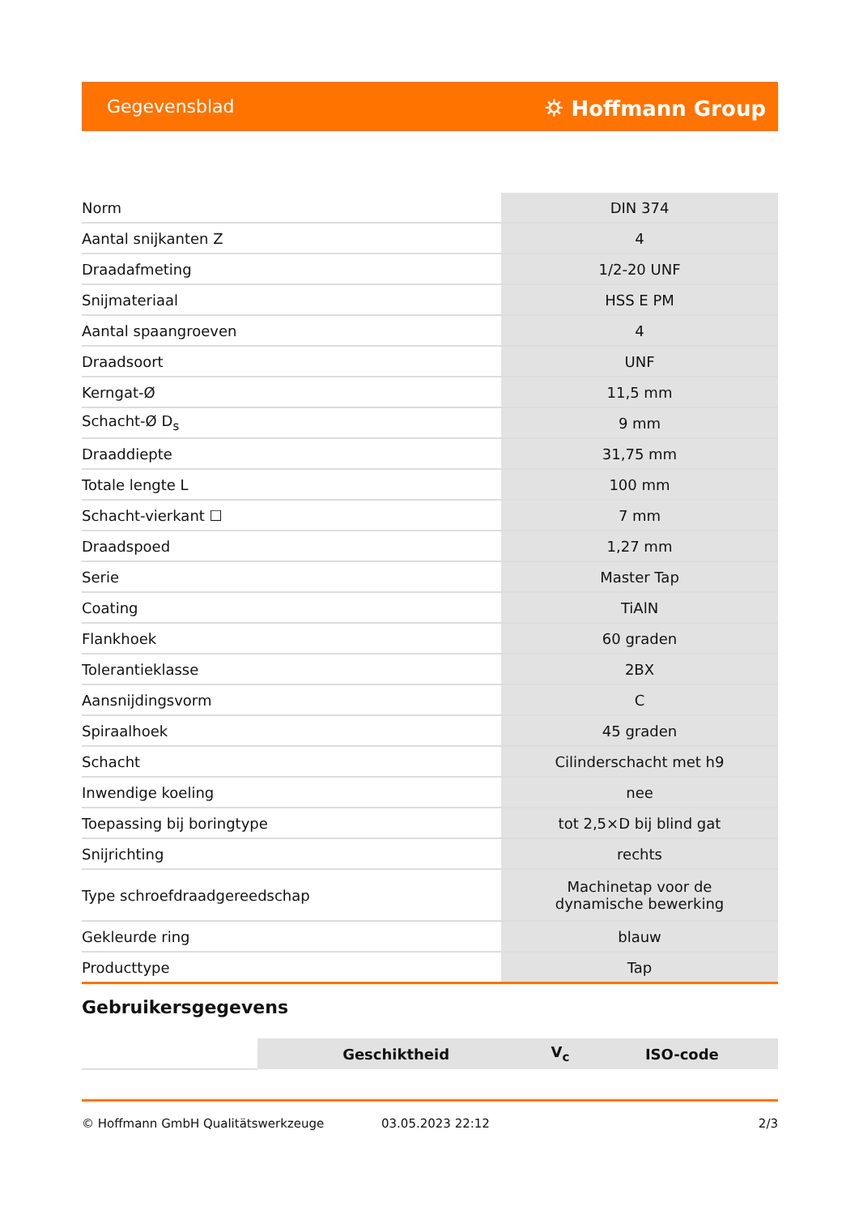Gegevensblad ⛭ Hoffmann Group
| Norm | DIN 374 |
| Aantal snijkanten Z | 4 |
| Draadafmeting | 1/2-20 UNF |
| Snijmateriaal | HSS E PM |
| Aantal spaangroeven | 4 |
| Draadsoort | UNF |
| Kerngat-Ø | 11,5 mm |
| Schacht-Ø D<sub>s</sub> | 9 mm |
| Draaddiepte | 31,75 mm |
| Totale lengte L | 100 mm |
| Schacht-vierkant ☐ | 7 mm |
| Draadspoed | 1,27 mm |
| Serie | Master Tap |
| Coating | TiAlN |
| Flankhoek | 60 graden |
| Tolerantieklasse | 2BX |
| Aansnijdingsvorm | C |
| Spiraalhoek | 45 graden |
| Schacht | Cilinderschacht met h9 |
| Inwendige koeling | nee |
| Toepassing bij boringtype | tot 2,5×D bij blind gat |
| Snijrichting | rechts |
| Type schroefdraadgereedschap | Machinetap voor de dynamische bewerking |
| Gekleurde ring | blauw |
| Producttype | Tap |
Gebruikersgegevens
| | Geschiktheid | V<sub>c</sub> | ISO-code |
© Hoffmann GmbH Qualitätswerkzeuge 03.05.2023 22:12 2/3